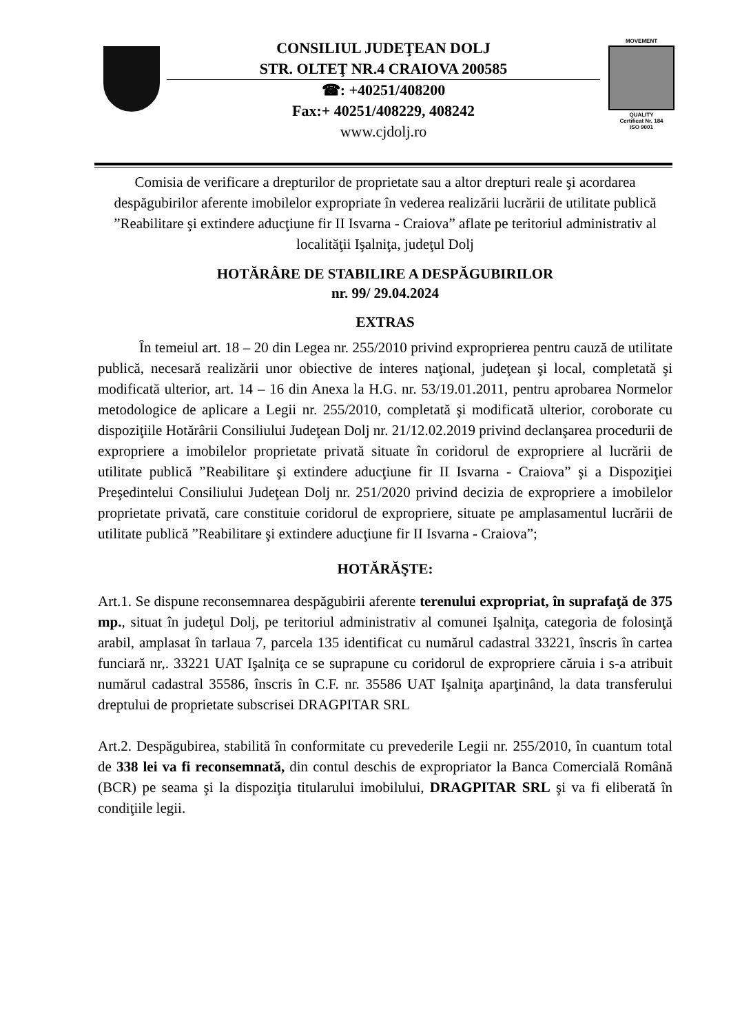CONSILIUL JUDEŢEAN DOLJ
STR. OLTEŢ NR.4 CRAIOVA 200585
☎: +40251/408200
Fax:+ 40251/408229, 408242
www.cjdolj.ro
MOVEMENT
QUALITY
Certificat Nr. 184
ISO 9001
Comisia de verificare a drepturilor de proprietate sau a altor drepturi reale şi acordarea despăgubirilor aferente imobilelor expropriate în vederea realizării lucrării de utilitate publică ”Reabilitare şi extindere aducţiune fir II Isvarna - Craiova” aflate pe teritoriul administrativ al localităţii Işalniţa, judeţul Dolj
HOTĂRÂRE DE STABILIRE A DESPĂGUBIRILOR
nr. 99/ 29.04.2024
EXTRAS
În temeiul art. 18 – 20 din Legea nr. 255/2010 privind exproprierea pentru cauză de utilitate publică, necesară realizării unor obiective de interes naţional, judeţean şi local, completată şi modificată ulterior, art. 14 – 16 din Anexa la H.G. nr. 53/19.01.2011, pentru aprobarea Normelor metodologice de aplicare a Legii nr. 255/2010, completată şi modificată ulterior, coroborate cu dispoziţiile Hotărârii Consiliului Judeţean Dolj nr. 21/12.02.2019 privind declanşarea procedurii de expropriere a imobilelor proprietate privată situate în coridorul de expropriere al lucrării de utilitate publică ”Reabilitare şi extindere aducţiune fir II Isvarna - Craiova” şi a Dispoziţiei Preşedintelui Consiliului Judeţean Dolj nr. 251/2020 privind decizia de expropriere a imobilelor proprietate privată, care constituie coridorul de expropriere, situate pe amplasamentul lucrării de utilitate publică ”Reabilitare şi extindere aducţiune fir II Isvarna - Craiova”;
HOTĂRĂŞTE:
Art.1. Se dispune reconsemnarea despăgubirii aferente terenului expropriat, în suprafaţă de 375 mp., situat în judeţul Dolj, pe teritoriul administrativ al comunei Işalniţa, categoria de folosinţă arabil, amplasat în tarlaua 7, parcela 135 identificat cu numărul cadastral 33221, înscris în cartea funciară nr,. 33221 UAT Işalniţa ce se suprapune cu coridorul de expropriere căruia i s-a atribuit numărul cadastral 35586, înscris în C.F. nr. 35586 UAT Işalniţa aparţinând, la data transferului dreptului de proprietate subscrisei DRAGPITAR SRL
Art.2. Despăgubirea, stabilită în conformitate cu prevederile Legii nr. 255/2010, în cuantum total de 338 lei va fi reconsemnată, din contul deschis de expropriator la Banca Comercială Română (BCR) pe seama şi la dispoziţia titularului imobilului, DRAGPITAR SRL şi va fi eliberată în condiţiile legii.